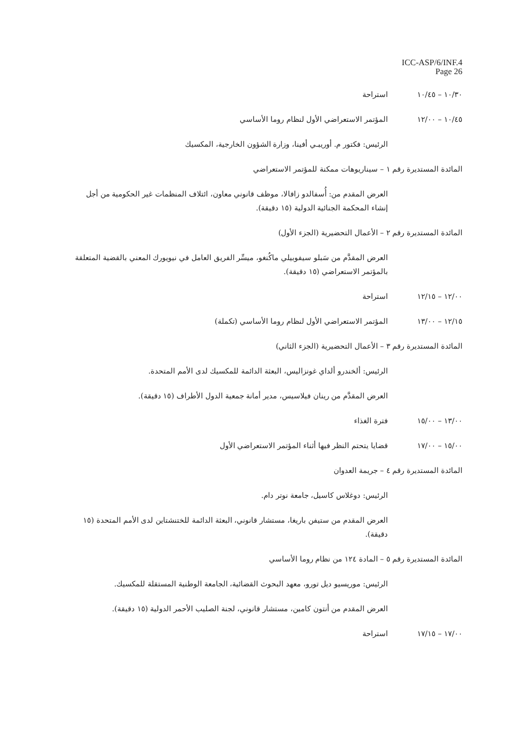ICC-ASP/6/INF.4
Page 26
١٠/٣٠ – ١٠/٤٥ استراحة
١٠/٤٥ – ١٢/٠٠
المؤتمر الاستعراضي الأول لنظام روما الأساسي
الرئيس: فكتور م. أوريبـي أفينا، وزارة الشؤون الخارجية، المكسيك
المائدة المستديرة رقم ١ – سيناريوهات ممكنة للمؤتمر الاستعراضي
العرض المقدم من: أُسفالدو زافالا، موظف قانوني معاون، ائتلاف المنظمات غير الحكومية من أجل إنشاء المحكمة الجنائية الدولية (١٥ دقيقة).
المائدة المستديرة رقم ٢ – الأعمال التحضيرية (الجزء الأول)
العرض المقدَّم من سَبلو سيفوبيلي ماكُنغو، ميسِّر الفريق العامل في نيويورك المعني بالقضية المتعلقة بالمؤتمر الاستعراضي (١٥ دقيقة).
١٢/٠٠ – ١٢/١٥ استراحة
١٢/١٥ – ١٣/٠٠
المؤتمر الاستعراضي الأول لنظام روما الأساسي (تكملة)
المائدة المستديرة رقم ٣ – الأعمال التحضيرية (الجزء الثاني)
الرئيس: ألخندرو ألداي غونزاليس، البعثة الدائمة للمكسيك لدى الأمم المتحدة.
العرض المقدَّم من رينان فيلاسيس، مدير أمانة جمعية الدول الأطراف (١٥ دقيقة).
١٣/٠٠ – ١٥/٠٠ فترة الغذاء
١٥/٠٠ – ١٧/٠٠
قضايا يتحتم النظر فيها أثناء المؤتمر الاستعراضي الأول
المائدة المستديرة رقم ٤ – جريمة العدوان
الرئيس: دوغلاس كاسيل، جامعة نوتر دام.
العرض المقدم من ستيفن باريغا، مستشار قانوني، البعثة الدائمة للختنشتاين لدى الأمم المتحدة (١٥ دقيقة).
المائدة المستديرة رقم ٥ – المادة ١٢٤ من نظام روما الأساسي
الرئيس: موريسيو ديل تورو، معهد البحوث القضائية، الجامعة الوطنية المستقلة للمكسيك.
العرض المقدم من أنتون كامين، مستشار قانوني، لجنة الصليب الأحمر الدولية (١٥ دقيقة).
١٧/٠٠ – ١٧/١٥ استراحة